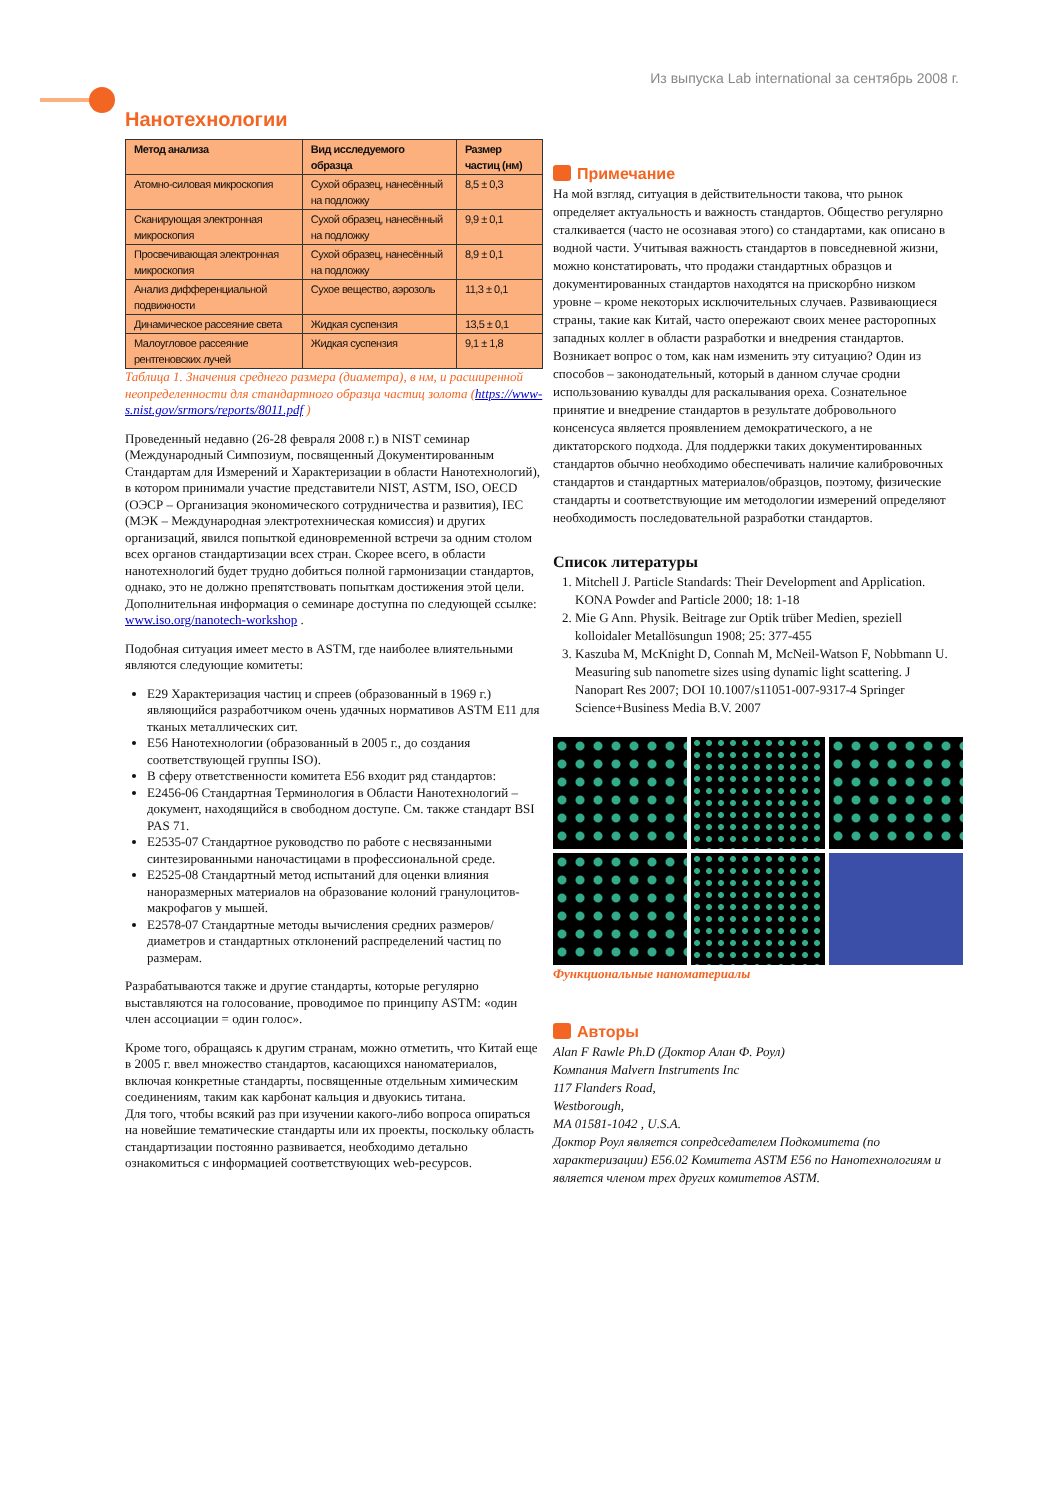Из выпуска Lab international за сентябрь 2008 г.
Нанотехнологии
| Метод анализа | Вид исследуемого образца | Размер частиц (нм) |
| --- | --- | --- |
| Атомно-силовая микроскопия | Сухой образец, нанесённый на подложку | 8,5 ± 0,3 |
| Сканирующая электронная микроскопия | Сухой образец, нанесённый на подложку | 9,9 ± 0,1 |
| Просвечивающая электронная микроскопия | Сухой образец, нанесённый на подложку | 8,9 ± 0,1 |
| Анализ дифференциальной подвижности | Сухое вещество, аэрозоль | 11,3 ± 0,1 |
| Динамическое рассеяние света | Жидкая суспензия | 13,5 ± 0,1 |
| Малоугловое рассеяние рентгеновских лучей | Жидкая суспензия | 9,1 ± 1,8 |
Таблица 1. Значения среднего размера (диаметра), в нм, и расширенной неопределенности для стандартного образца частиц золота (https://www-s.nist.gov/srmors/reports/8011.pdf )
Проведенный недавно (26-28 февраля 2008 г.) в NIST семинар (Международный Симпозиум, посвященный Документированным Стандартам для Измерений и Характеризации в области Нанотехнологий), в котором принимали участие представители NIST, ASTM, ISO, OECD (ОЭСР – Организация экономического сотрудничества и развития), IEC (МЭК – Международная электротехническая комиссия) и других организаций, явился попыткой единовременной встречи за одним столом всех органов стандартизации всех стран. Скорее всего, в области нанотехнологий будет трудно добиться полной гармонизации стандартов, однако, это не должно препятствовать попыткам достижения этой цели. Дополнительная информация о семинаре доступна по следующей ссылке: www.iso.org/nanotech-workshop .
Подобная ситуация имеет место в ASTM, где наиболее влиятельными являются следующие комитеты:
E29 Характеризация частиц и спреев (образованный в 1969 г.) являющийся разработчиком очень удачных нормативов ASTM E11 для тканых металлических сит.
E56 Нанотехнологии (образованный в 2005 г., до создания соответствующей группы ISO).
В сферу ответственности комитета E56 входит ряд стандартов:
E2456-06 Стандартная Терминология в Области Нанотехнологий – документ, находящийся в свободном доступе. См. также стандарт BSI PAS 71.
E2535-07 Стандартное руководство по работе с несвязанными синтезированными наночастицами в профессиональной среде.
E2525-08 Стандартный метод испытаний для оценки влияния наноразмерных материалов на образование колоний гранулоцитов-макрофагов у мышей.
E2578-07 Стандартные методы вычисления средних размеров/диаметров и стандартных отклонений распределений частиц по размерам.
Разрабатываются также и другие стандарты, которые регулярно выставляются на голосование, проводимое по принципу ASTM: «один член ассоциации = один голос».
Кроме того, обращаясь к другим странам, можно отметить, что Китай еще в 2005 г. ввел множество стандартов, касающихся наноматериалов, включая конкретные стандарты, посвященные отдельным химическим соединениям, таким как карбонат кальция и двуокись титана.
Для того, чтобы всякий раз при изучении какого-либо вопроса опираться на новейшие тематические стандарты или их проекты, поскольку область стандартизации постоянно развивается, необходимо детально ознакомиться с информацией соответствующих web-ресурсов.
Примечание
На мой взгляд, ситуация в действительности такова, что рынок определяет актуальность и важность стандартов. Общество регулярно сталкивается (часто не осознавая этого) со стандартами, как описано в водной части. Учитывая важность стандартов в повседневной жизни, можно констатировать, что продажи стандартных образцов и документированных стандартов находятся на прискорбно низком уровне – кроме некоторых исключительных случаев. Развивающиеся страны, такие как Китай, часто опережают своих менее расторопных западных коллег в области разработки и внедрения стандартов. Возникает вопрос о том, как нам изменить эту ситуацию? Один из способов – законодательный, который в данном случае сродни использованию кувалды для раскалывания ореха. Сознательное принятие и внедрение стандартов в результате добровольного консенсуса является проявлением демократического, а не диктаторского подхода. Для поддержки таких документированных стандартов обычно необходимо обеспечивать наличие калибровочных стандартов и стандартных материалов/образцов, поэтому, физические стандарты и соответствующие им методологии измерений определяют необходимость последовательной разработки стандартов.
Список литературы
1. Mitchell J. Particle Standards: Their Development and Application. KONA Powder and Particle 2000; 18: 1-18
2. Mie G Ann. Physik. Beitrage zur Optik trüber Medien, speziell kolloidaler Metallösungun 1908; 25: 377-455
3. Kaszuba M, McKnight D, Connah M, McNeil-Watson F, Nobbmann U. Measuring sub nanometre sizes using dynamic light scattering. J Nanopart Res 2007; DOI 10.1007/s11051-007-9317-4 Springer Science+Business Media B.V. 2007
Функциональные наноматериалы
Авторы
Alan F Rawle Ph.D (Доктор Алан Ф. Роул)
Компания Malvern Instruments Inc
117 Flanders Road,
Westborough,
MA 01581-1042 , U.S.A.
Доктор Роул является сопредседателем Подкомитета (по характеризации) E56.02 Комитета ASTM E56 по Нанотехнологиям и является членом трех других комитетов ASTM.